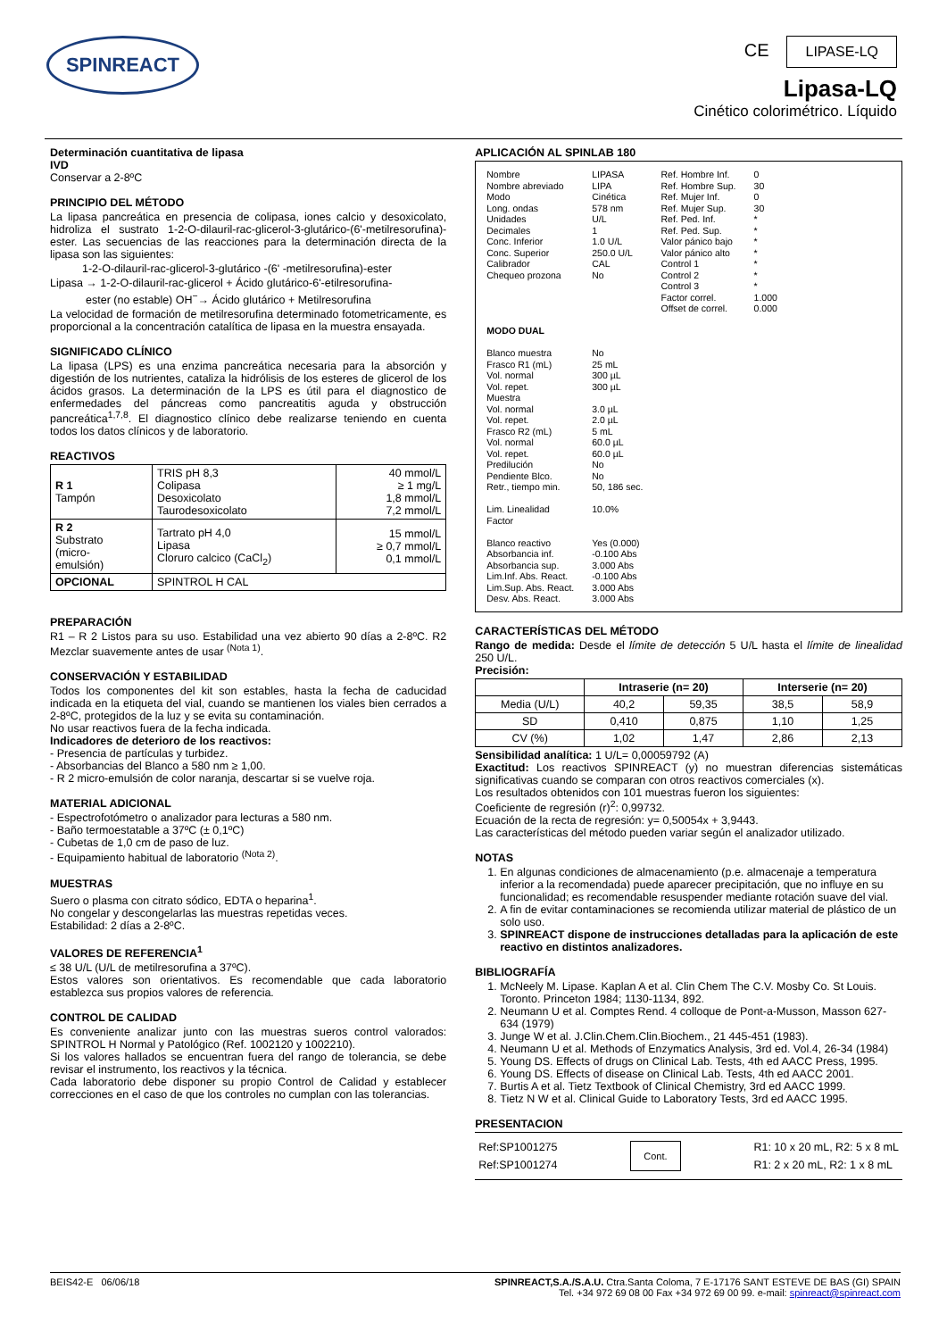SPINREACT
CE LIPASE-LQ
Lipasa-LQ
Cinético colorimétrico. Líquido
Determinación cuantitativa de lipasa
IVD
Conservar a 2-8ºC
PRINCIPIO DEL MÉTODO
La lipasa pancreática en presencia de colipasa, iones calcio y desoxicolato, hidroliza el sustrato 1-2-O-dilauril-rac-glicerol-3-glutárico-(6'-metilresorufina)-ester. Las secuencias de las reacciones para la determinación directa de la lipasa son las siguientes:
1-2-O-dilauril-rac-glicerol-3-glutárico -(6' -metilresorufina)-ester
Lipasa → 1-2-O-dilauril-rac-glicerol + Ácido glutárico-6'-etilresorufina-
ester (no estable) OH<sup>−</sup>→ Ácido glutárico + Metilresorufina
La velocidad de formación de metilresorufina determinado fotometricamente, es proporcional a la concentración catalítica de lipasa en la muestra ensayada.
SIGNIFICADO CLÍNICO
La lipasa (LPS) es una enzima pancreática necesaria para la absorción y digestión de los nutrientes, cataliza la hidrólisis de los esteres de glicerol de los ácidos grasos. La determinación de la LPS es útil para el diagnostico de enfermedades del páncreas como pancreatitis aguda y obstrucción pancreática<sup>1,7,8</sup>. El diagnostico clínico debe realizarse teniendo en cuenta todos los datos clínicos y de laboratorio.
REACTIVOS
| R 1 Tampón | TRIS pH 8,3 Colipasa Desoxicolato Taurodesoxicolato | 40 mmol/L ≥ 1 mg/L 1,8 mmol/L 7,2 mmol/L |
| R 2 Substrato (micro- emulsión) | Tartrato pH 4,0 Lipasa Cloruro calcico (CaCl<sub>2</sub>) | 15 mmol/L ≥ 0,7 mmol/L 0,1 mmol/L |
| OPCIONAL | SPINTROL H CAL | |
PREPARACIÓN
R1 – R 2 Listos para su uso. Estabilidad una vez abierto 90 días a 2-8ºC. R2 Mezclar suavemente antes de usar <sup>(Nota 1)</sup>.
CONSERVACIÓN Y ESTABILIDAD
Todos los componentes del kit son estables, hasta la fecha de caducidad indicada en la etiqueta del vial, cuando se mantienen los viales bien cerrados a 2-8ºC, protegidos de la luz y se evita su contaminación.
No usar reactivos fuera de la fecha indicada.
Indicadores de deterioro de los reactivos:
- Presencia de partículas y turbidez.
- Absorbancias del Blanco a 580 nm ≥ 1,00.
- R 2 micro-emulsión de color naranja, descartar si se vuelve roja.
MATERIAL ADICIONAL
- Espectrofotómetro o analizador para lecturas a 580 nm.
- Baño termoestatable a 37ºC (± 0,1ºC)
- Cubetas de 1,0 cm de paso de luz.
- Equipamiento habitual de laboratorio <sup>(Nota 2)</sup>.
MUESTRAS
Suero o plasma con citrato sódico, EDTA o heparina<sup>1</sup>.
No congelar y descongelarlas las muestras repetidas veces.
Estabilidad: 2 días a 2-8ºC.
VALORES DE REFERENCIA<sup>1</sup>
≤ 38 U/L (U/L de metilresorufina a 37ºC).
Estos valores son orientativos. Es recomendable que cada laboratorio establezca sus propios valores de referencia.
CONTROL DE CALIDAD
Es conveniente analizar junto con las muestras sueros control valorados: SPINTROL H Normal y Patológico (Ref. 1002120 y 1002210).
Si los valores hallados se encuentran fuera del rango de tolerancia, se debe revisar el instrumento, los reactivos y la técnica.
Cada laboratorio debe disponer su propio Control de Calidad y establecer correcciones en el caso de que los controles no cumplan con las tolerancias.
APLICACIÓN AL SPINLAB 180
Nombre
Nombre abreviado
Modo
Long. ondas
Unidades
Decimales
Conc. Inferior
Conc. Superior
Calibrador
Chequeo prozona
MODO DUAL
Blanco muestra
Frasco R1 (mL)
Vol. normal
Vol. repet.
Muestra
Vol. normal
Vol. repet.
Frasco R2 (mL)
Vol. normal
Vol. repet.
Predilución
Pendiente Blco.
Retr., tiempo min.
Lim. Linealidad
Factor
Blanco reactivo
Absorbancia inf.
Absorbancia sup.
Lim.Inf. Abs. React.
Lim.Sup. Abs. React.
Desv. Abs. React.
LIPASA
LIPA
Cinética
578 nm
U/L
1
1.0 U/L
250.0 U/L
CAL
No
No
25 mL
300 µL
300 µL
3.0 µL
2.0 µL
5 mL
60.0 µL
60.0 µL
No
No
50, 186 sec.
10.0%
Yes (0.000)
-0.100 Abs
3.000 Abs
-0.100 Abs
3.000 Abs
3.000 Abs
Ref. Hombre Inf.
Ref. Hombre Sup.
Ref. Mujer Inf.
Ref. Mujer Sup.
Ref. Ped. Inf.
Ref. Ped. Sup.
Valor pánico bajo
Valor pánico alto
Control 1
Control 2
Control 3
Factor correl.
Offset de correl.
0
30
0
30
*
*
*
*
*
*
*
1.000
0.000
CARACTERÍSTICAS DEL MÉTODO
Rango de medida: Desde el límite de detección 5 U/L hasta el límite de linealidad 250 U/L.
Precisión:
| | Intraserie (n= 20) | | Interserie (n= 20) | |
| --- | --- | --- | --- | --- |
| Media (U/L) | 40,2 | 59,35 | 38,5 | 58,9 |
| SD | 0,410 | 0,875 | 1,10 | 1,25 |
| CV (%) | 1,02 | 1,47 | 2,86 | 2,13 |
Sensibilidad analítica: 1 U/L= 0,00059792 (A)
Exactitud: Los reactivos SPINREACT (y) no muestran diferencias sistemáticas significativas cuando se comparan con otros reactivos comerciales (x).
Los resultados obtenidos con 101 muestras fueron los siguientes:
Coeficiente de regresión (r)<sup>2</sup>: 0,99732.
Ecuación de la recta de regresión: y= 0,50054x + 3,9443.
Las características del método pueden variar según el analizador utilizado.
NOTAS
1. En algunas condiciones de almacenamiento (p.e. almacenaje a temperatura inferior a la recomendada) puede aparecer precipitación, que no influye en su funcionalidad; es recomendable resuspender mediante rotación suave del vial.
2. A fin de evitar contaminaciones se recomienda utilizar material de plástico de un solo uso.
3. SPINREACT dispone de instrucciones detalladas para la aplicación de este reactivo en distintos analizadores.
BIBLIOGRAFÍA
1. McNeely M. Lipase. Kaplan A et al. Clin Chem The C.V. Mosby Co. St Louis. Toronto. Princeton 1984; 1130-1134, 892.
2. Neumann U et al. Comptes Rend. 4 colloque de Pont-a-Musson, Masson 627-634 (1979)
3. Junge W et al. J.Clin.Chem.Clin.Biochem., 21 445-451 (1983).
4. Neumann U et al. Methods of Enzymatics Analysis, 3rd ed. Vol.4, 26-34 (1984)
5. Young DS. Effects of drugs on Clinical Lab. Tests, 4th ed AACC Press, 1995.
6. Young DS. Effects of disease on Clinical Lab. Tests, 4th ed AACC 2001.
7. Burtis A et al. Tietz Textbook of Clinical Chemistry, 3rd ed AACC 1999.
8. Tietz N W et al. Clinical Guide to Laboratory Tests, 3rd ed AACC 1995.
PRESENTACION
Ref:SP1001275
Ref:SP1001274
Cont.
R1: 10 x 20 mL, R2: 5 x 8 mL
R1: 2 x 20 mL, R2: 1 x 8 mL
BEIS42-E 06/06/18 SPINREACT,S.A./S.A.U. Ctra.Santa Coloma, 7 E-17176 SANT ESTEVE DE BAS (GI) SPAIN
Tel. +34 972 69 08 00 Fax +34 972 69 00 99. e-mail: spinreact@spinreact.com